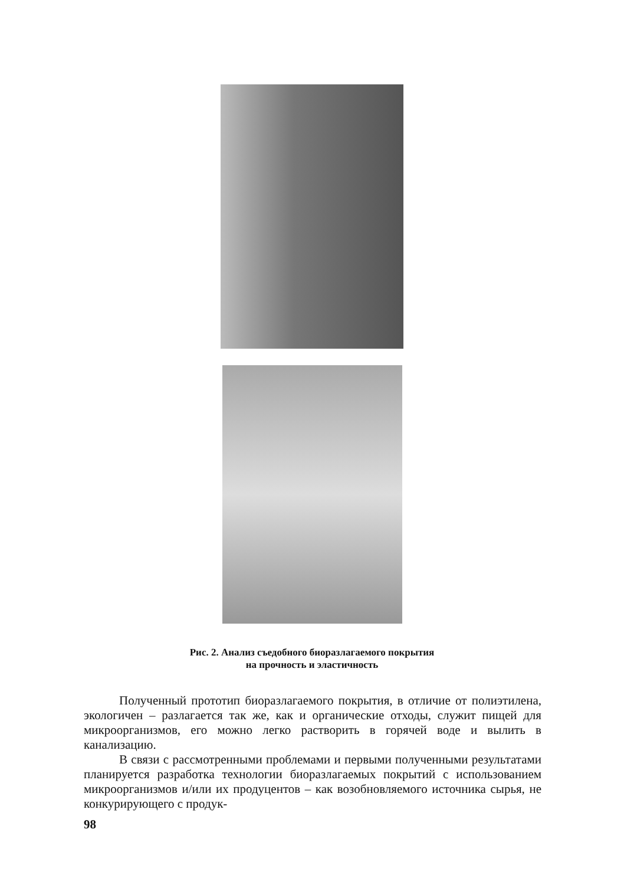Рис. 2. Анализ съедобного биоразлагаемого покрытия
на прочность и эластичность
Полученный прототип биоразлагаемого покрытия, в отличие от полиэтилена, экологичен – разлагается так же, как и органические отходы, служит пищей для микроорганизмов, его можно легко растворить в горячей воде и вылить в канализацию.
В связи с рассмотренными проблемами и первыми полученными результатами планируется разработка технологии биоразлагаемых покрытий с использованием микроорганизмов и/или их продуцентов – как возобновляемого источника сырья, не конкурирующего с продук-
98